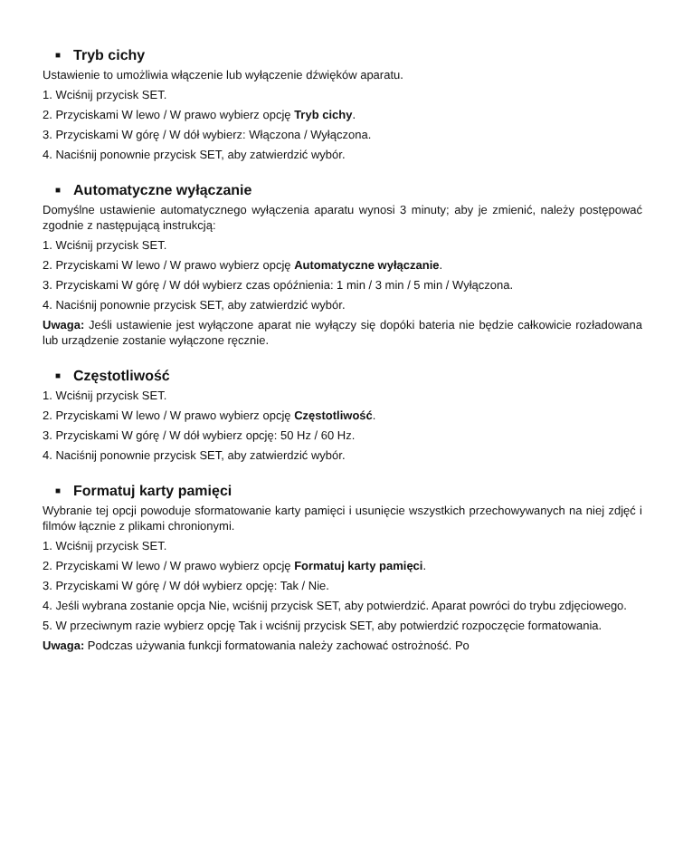■ Tryb cichy
Ustawienie to umożliwia włączenie lub wyłączenie dźwięków aparatu.
1. Wciśnij przycisk SET.
2. Przyciskami W lewo / W prawo wybierz opcję Tryb cichy.
3. Przyciskami W górę / W dół wybierz: Włączona / Wyłączona.
4. Naciśnij ponownie przycisk SET, aby zatwierdzić wybór.
■ Automatyczne wyłączanie
Domyślne ustawienie automatycznego wyłączenia aparatu wynosi 3 minuty; aby je zmienić, należy postępować zgodnie z następującą instrukcją:
1. Wciśnij przycisk SET.
2. Przyciskami W lewo / W prawo wybierz opcję Automatyczne wyłączanie.
3. Przyciskami W górę / W dół wybierz czas opóźnienia: 1 min / 3 min / 5 min / Wyłączona.
4. Naciśnij ponownie przycisk SET, aby zatwierdzić wybór.
Uwaga: Jeśli ustawienie jest wyłączone aparat nie wyłączy się dopóki bateria nie będzie całkowicie rozładowana lub urządzenie zostanie wyłączone ręcznie.
■ Częstotliwość
1. Wciśnij przycisk SET.
2. Przyciskami W lewo / W prawo wybierz opcję Częstotliwość.
3. Przyciskami W górę / W dół wybierz opcję: 50 Hz / 60 Hz.
4. Naciśnij ponownie przycisk SET, aby zatwierdzić wybór.
■ Formatuj karty pamięci
Wybranie tej opcji powoduje sformatowanie karty pamięci i usunięcie wszystkich przechowywanych na niej zdjęć i filmów łącznie z plikami chronionymi.
1. Wciśnij przycisk SET.
2. Przyciskami W lewo / W prawo wybierz opcję Formatuj karty pamięci.
3. Przyciskami W górę / W dół wybierz opcję: Tak / Nie.
4. Jeśli wybrana zostanie opcja Nie, wciśnij przycisk SET, aby potwierdzić. Aparat powróci do trybu zdjęciowego.
5. W przeciwnym razie wybierz opcję Tak i wciśnij przycisk SET, aby potwierdzić rozpoczęcie formatowania.
Uwaga: Podczas używania funkcji formatowania należy zachować ostrożność. Po